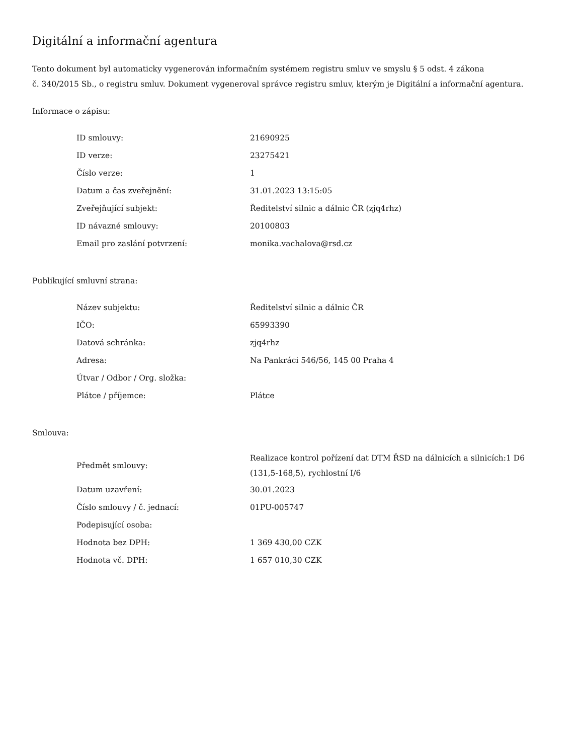Digitální a informační agentura
Tento dokument byl automaticky vygenerován informačním systémem registru smluv ve smyslu § 5 odst. 4 zákona
č. 340/2015 Sb., o registru smluv. Dokument vygeneroval správce registru smluv, kterým je Digitální a informační agentura.
Informace o zápisu:
| ID smlouvy: | 21690925 |
| ID verze: | 23275421 |
| Číslo verze: | 1 |
| Datum a čas zveřejnění: | 31.01.2023 13:15:05 |
| Zveřejňující subjekt: | Ředitelství silnic a dálnic ČR (zjq4rhz) |
| ID návazné smlouvy: | 20100803 |
| Email pro zaslání potvrzení: | monika.vachalova@rsd.cz |
Publikující smluvní strana:
| Název subjektu: | Ředitelství silnic a dálnic ČR |
| IČO: | 65993390 |
| Datová schránka: | zjq4rhz |
| Adresa: | Na Pankráci 546/56, 145 00 Praha 4 |
| Útvar / Odbor / Org. složka: | |
| Plátce / příjemce: | Plátce |
Smlouva:
| Předmět smlouvy: | Realizace kontrol pořízení dat DTM ŘSD na dálnicích a silnicích:1 D6 (131,5-168,5), rychlostní I/6 |
| Datum uzavření: | 30.01.2023 |
| Číslo smlouvy / č. jednací: | 01PU-005747 |
| Podepisující osoba: | |
| Hodnota bez DPH: | 1 369 430,00 CZK |
| Hodnota vč. DPH: | 1 657 010,30 CZK |